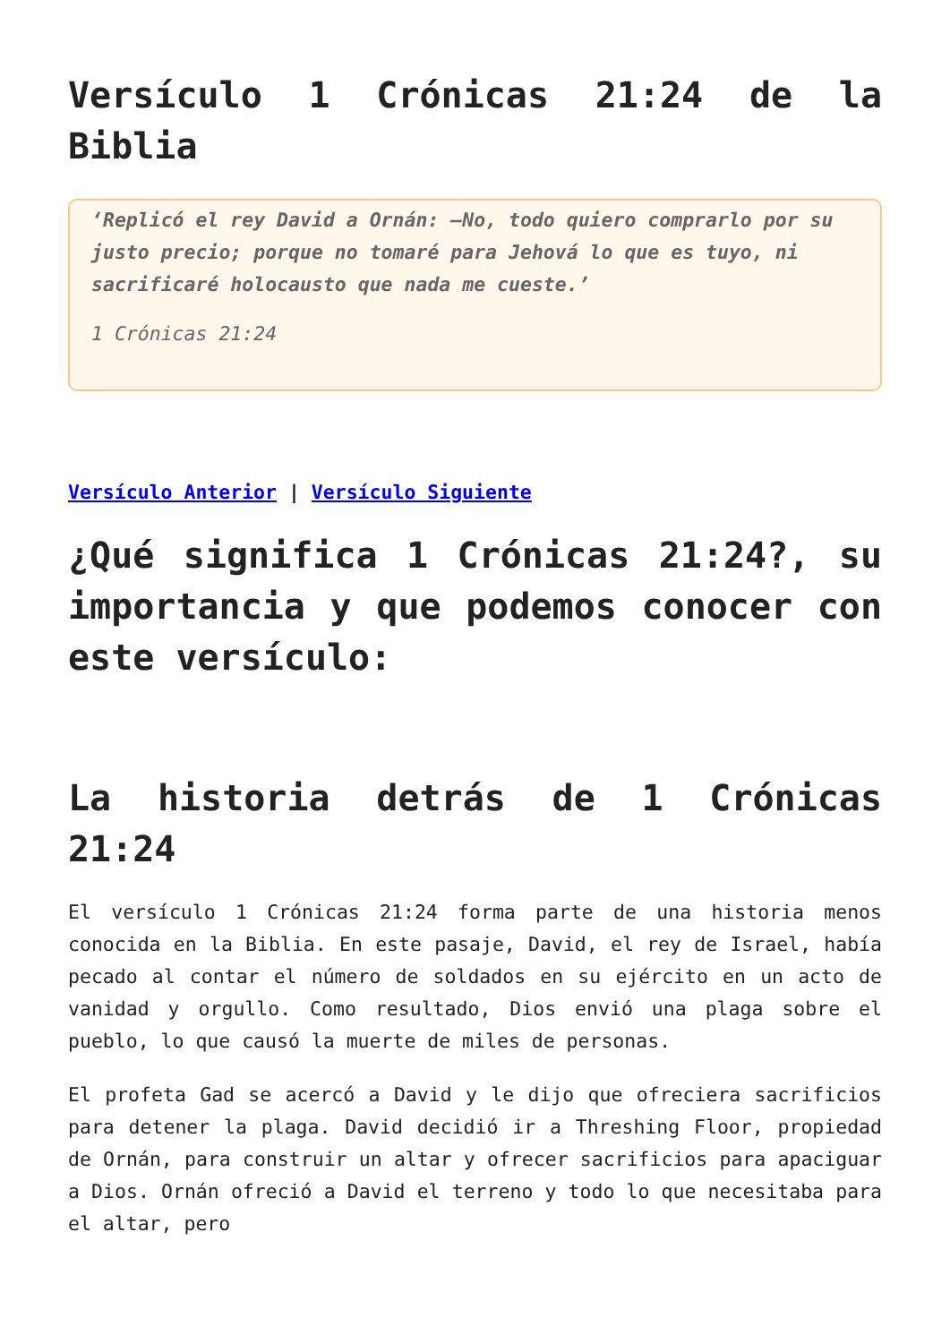Versículo 1 Crónicas 21:24 de la Biblia
‘Replicó el rey David a Ornán: —No, todo quiero comprarlo por su justo precio; porque no tomaré para Jehová lo que es tuyo, ni sacrificaré holocausto que nada me cueste.’
1 Crónicas 21:24
Versículo Anterior | Versículo Siguiente
¿Qué significa 1 Crónicas 21:24?, su importancia y que podemos conocer con este versículo:
La historia detrás de 1 Crónicas 21:24
El versículo 1 Crónicas 21:24 forma parte de una historia menos conocida en la Biblia. En este pasaje, David, el rey de Israel, había pecado al contar el número de soldados en su ejército en un acto de vanidad y orgullo. Como resultado, Dios envió una plaga sobre el pueblo, lo que causó la muerte de miles de personas.
El profeta Gad se acercó a David y le dijo que ofreciera sacrificios para detener la plaga. David decidió ir a Threshing Floor, propiedad de Ornán, para construir un altar y ofrecer sacrificios para apaciguar a Dios. Ornán ofreció a David el terreno y todo lo que necesitaba para el altar, pero